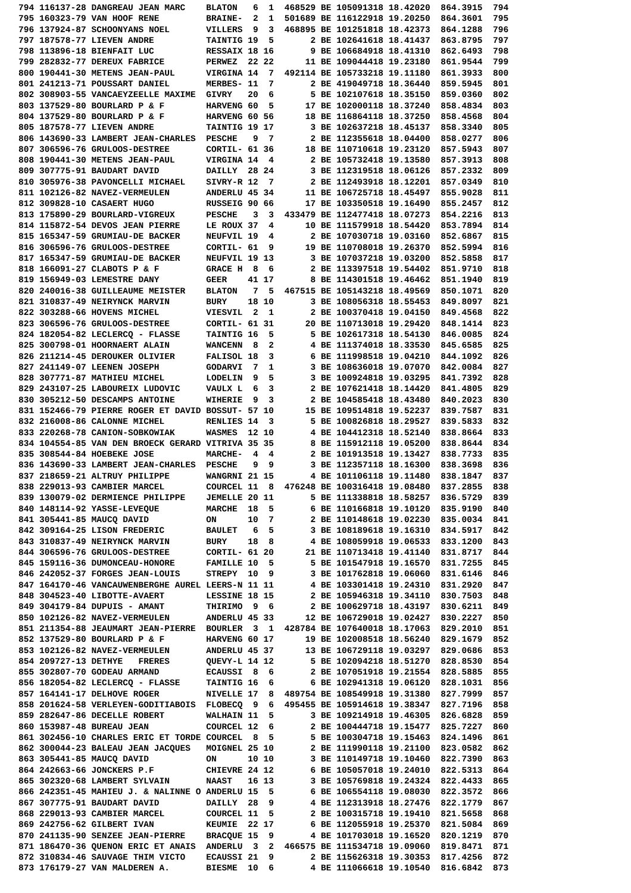794 116137-28 DANGREAU JEAN MARC    BLATON   6  1  468529 BE 105091318 18.42020  864.3915  794
795 160323-79 VAN HOOF RENE         BRAINE-  2  1  501689 BE 116122918 19.20250  864.3601  795
796 137924-87 SCHOONYANS NOEL       VILLERS  9  3  468895 BE 101251818 18.42373  864.1288  796
797 187578-77 LIEVEN ANDRE          TAINTIG 19  5       2 BE 102641618 18.41437  863.8795  797
798 113896-18 BIENFAIT LUC          RESSAIX 18 16       9 BE 106684918 18.41310  862.6493  798
799 282832-77 DEREUX FABRICE        PERWEZ  22 22      11 BE 109044418 19.23180  861.9544  799
800 190441-30 METENS JEAN-PAUL      VIRGINA 14  7  492114 BE 105733218 19.11180  861.3933  800
801 241213-71 POUSSART DANIEL       MERBES- 11  7       2 BE 419049718 18.36440  859.5945  801
802 308903-55 VANCAEYZEELLE MAXIME  GIVRY   20  6       5 BE 102107618 18.35150  859.0360  802
803 137529-80 BOURLARD P & F        HARVENG 60  5      17 BE 102000118 18.37240  858.4834  803
804 137529-80 BOURLARD P & F        HARVENG 60 56      18 BE 116864118 18.37250  858.4568  804
805 187578-77 LIEVEN ANDRE          TAINTIG 19 17       3 BE 102637218 18.45137  858.3340  805
806 143690-33 LAMBERT JEAN-CHARLES  PESCHE   9  7       2 BE 112355618 18.04400  858.0277  806
807 306596-76 GRULOOS-DESTREE       CORTIL- 61 36      18 BE 110710618 19.23120  857.5943  807
808 190441-30 METENS JEAN-PAUL      VIRGINA 14  4       2 BE 105732418 19.13580  857.3913  808
809 307775-91 BAUDART DAVID         DAILLY  28 24       3 BE 112319518 18.06126  857.2332  809
810 305976-38 PAVONCELLI MICHAEL    SIVRY-R 12  7       2 BE 112493918 18.12201  857.0349  810
811 102126-82 NAVEZ-VERMEULEN       ANDERLU 45 34      11 BE 106725718 18.45497  855.9028  811
812 309828-10 CASAERT HUGO          RUSSEIG 90 66      17 BE 103350518 19.16490  855.2457  812
813 175890-29 BOURLARD-VIGREUX      PESCHE   3  3  433479 BE 112477418 18.07273  854.2216  813
814 115872-54 DEVOS JEAN PIERRE     LE ROUX 37  4      10 BE 111579918 18.54420  853.7894  814
815 165347-59 GRUMIAU-DE BACKER     NEUFVIL 19  4       2 BE 107030718 19.03160  852.6867  815
816 306596-76 GRULOOS-DESTREE       CORTIL- 61  9      19 BE 110708018 19.26370  852.5994  816
817 165347-59 GRUMIAU-DE BACKER     NEUFVIL 19 13       3 BE 107037218 19.03200  852.5858  817
818 166091-27 CLABOTS P & F         GRACE H  8  6       2 BE 113397518 19.54402  851.9710  818
819 156949-03 LEMESTRE DANY         GEER    41 17       8 BE 114301518 19.46462  851.1940  819
820 240016-38 GUILLEAUME MEISTER    BLATON   7  5  467515 BE 105143218 18.49569  850.1071  820
821 310837-49 NEIRYNCK MARVIN       BURY    18 10       3 BE 108056318 18.55453  849.8097  821
822 303288-66 HOVENS MICHEL         VIESVIL  2  1       2 BE 100370418 19.04150  849.4568  822
823 306596-76 GRULOOS-DESTREE       CORTIL- 61 31      20 BE 110713018 19.29420  848.1414  823
824 182054-82 LECLERCQ - FLASSE     TAINTIG 16  5       5 BE 102617318 18.54130  846.0085  824
825 300798-01 HOORNAERT ALAIN       WANCENN  8  2       4 BE 111374018 18.33530  845.6585  825
826 211214-45 DEROUKER OLIVIER      FALISOL 18  3       6 BE 111998518 19.04210  844.1092  826
827 241149-07 LEENEN JOSEPH         GODARVI  7  1       3 BE 108636018 19.07070  842.0084  827
828 307771-87 MATHIEU MICHEL        LODELIN  9  5       3 BE 100924818 19.03295  841.7392  828
829 243107-25 LABOUREIX LUDOVIC     VAULX L  6  3       2 BE 107621418 18.14420  841.4805  829
830 305212-50 DESCAMPS ANTOINE      WIHERIE  9  3       2 BE 104585418 18.43480  840.2023  830
831 152466-79 PIERRE ROGER ET DAVID BOSSUT- 57 10      15 BE 109514818 19.52237  839.7587  831
832 216008-86 CALONNE MICHEL        RENLIES 14  3       5 BE 100826818 18.29527  839.5833  832
833 220268-78 CANION-SOBKOWIAK      WASMES  12 10       4 BE 104412318 18.52140  838.8664  833
834 104554-85 VAN DEN BROECK GERARD VITRIVA 35 35       8 BE 115912118 19.05200  838.8644  834
835 308544-84 HOEBEKE JOSE          MARCHE-  4  4       2 BE 101913518 19.13427  838.7733  835
836 143690-33 LAMBERT JEAN-CHARLES  PESCHE   9  9       3 BE 112357118 18.16300  838.3698  836
837 218659-21 ALTRUY PHILIPPE       WANGRNI 21 15       4 BE 101106118 19.11480  838.1847  837
838 229013-93 CAMBIER MARCEL        COURCEL 11  8  476248 BE 100316418 19.08480  837.2855  838
839 130079-02 DERMIENCE PHILIPPE    JEMELLE 20 11       5 BE 111338818 18.58257  836.5729  839
840 148114-92 YASSE-LEVEQUE         MARCHE  18  5       6 BE 110166818 19.10120  835.9190  840
841 305441-85 MAUCQ DAVID           ON      10  7       2 BE 110148618 19.02230  835.0034  841
842 309164-25 LISON FREDERIC        BAULET   6  5       3 BE 108189618 19.16310  834.5917  842
843 310837-49 NEIRYNCK MARVIN       BURY    18  8       4 BE 108059918 19.06533  833.1200  843
844 306596-76 GRULOOS-DESTREE       CORTIL- 61 20      21 BE 110713418 19.41140  831.8717  844
845 159116-36 DUMONCEAU-HONORE      FAMILLE 10  5       5 BE 101547918 19.16570  831.7255  845
846 242052-37 FORGES JEAN-LOUIS     STREPY  10  9       3 BE 101762818 19.06060  831.6146  846
847 164170-46 VANCAUWENBERGHE AUREL LEERS-N 11 11       4 BE 103301418 19.24310  831.2920  847
848 304523-40 LIBOTTE-AVAERT        LESSINE 18 15       2 BE 105946318 19.34110  830.7503  848
849 304179-84 DUPUIS - AMANT        THIRIMO  9  6       2 BE 100629718 18.43197  830.6211  849
850 102126-82 NAVEZ-VERMEULEN       ANDERLU 45 33      12 BE 106729018 19.02427  830.2227  850
851 211354-88 JEAUMART JEAN-PIERRE  BOURLER  3  1  428784 BE 107640018 18.17063  829.2010  851
852 137529-80 BOURLARD P & F        HARVENG 60 17      19 BE 102008518 18.56240  829.1679  852
853 102126-82 NAVEZ-VERMEULEN       ANDERLU 45 37      13 BE 106729118 19.03297  829.0686  853
854 209727-13 DETHYE   FRERES       QUEVY-L 14 12       5 BE 102094218 18.51270  828.8530  854
855 302807-70 GODEAU ARMAND         ECAUSSI  8  6       2 BE 107051918 19.21554  828.5885  855
856 182054-82 LECLERCQ - FLASSE     TAINTIG 16  6       6 BE 102941318 19.06120  828.1031  856
857 164141-17 DELHOVE ROGER         NIVELLE 17  8  489754 BE 108549918 19.31380  827.7999  857
858 201624-58 VERLEYEN-GODITIABOIS  FLOBECQ  9  6  495455 BE 105914618 19.38347  827.7196  858
859 282647-86 DECELLE ROBERT        WALHAIN 11  5       3 BE 109214918 19.46305  826.6828  859
860 153987-48 BUREAU JEAN           COURCEL 12  6       2 BE 100444718 19.15477  825.7227  860
861 302456-10 CHARLES ERIC ET TORDE COURCEL  8  5       5 BE 100304718 19.15463  824.1496  861
862 300044-23 BALEAU JEAN JACQUES   MOIGNEL 25 10       2 BE 111990118 19.21100  823.0582  862
863 305441-85 MAUCQ DAVID           ON      10 10       3 BE 110149718 19.10460  822.7390  863
864 242663-66 JONCKERS P.F          CHIEVRE 24 12       6 BE 105057018 19.24010  822.5313  864
865 302320-68 LAMBERT SYLVAIN       NAAST   16 13       3 BE 105769818 19.24324  822.4433  865
866 242351-45 MAHIEU J. & NALINNE O ANDERLU 15  5       6 BE 106554118 19.08030  822.3572  866
867 307775-91 BAUDART DAVID         DAILLY  28  9       4 BE 112313918 18.27476  822.1779  867
868 229013-93 CAMBIER MARCEL        COURCEL 11  5       2 BE 100315718 19.19410  821.5658  868
869 242756-62 GILBERT IVAN          KEUMIE  22 17       6 BE 112055918 19.25370  821.5084  869
870 241135-90 SENZEE JEAN-PIERRE    BRACQUE 15  9       4 BE 101703018 19.16520  820.1219  870
871 186470-36 QUENON ERIC ET ANAIS  ANDERLU  3  2  466575 BE 111534718 19.09060  819.8471  871
872 310834-46 SAUVAGE THIM VICTO    ECAUSSI 21  9       2 BE 115626318 19.30353  817.4256  872
873 176179-27 VAN MALDEREN A.       BIESME  10  6       4 BE 111066618 19.10540  816.6842  873